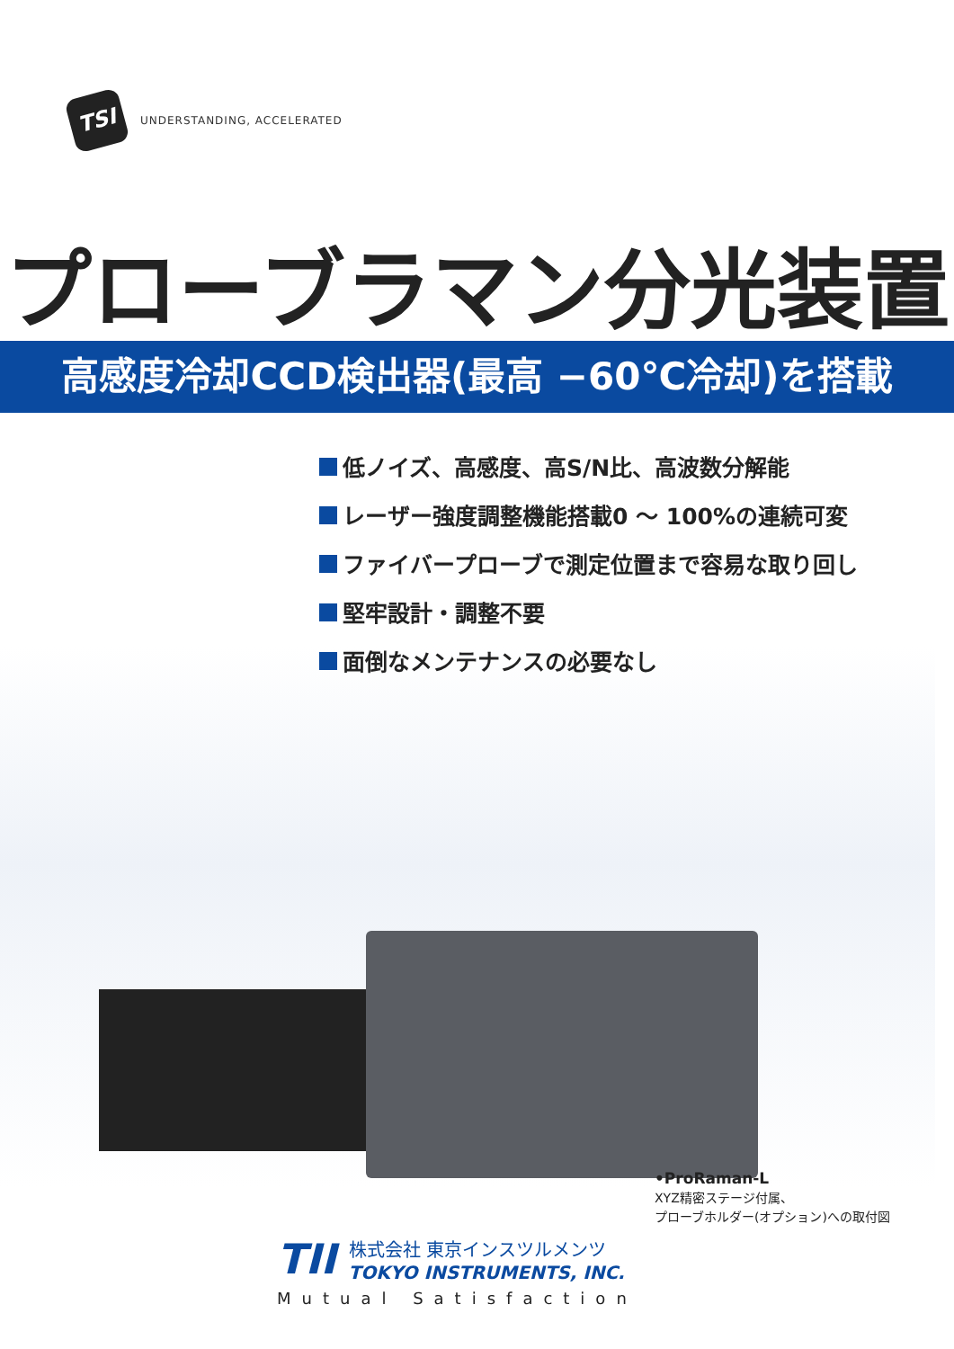TSI
UNDERSTANDING, ACCELERATED
プローブラマン分光装置
高感度冷却CCD検出器(最高 −60℃冷却)を搭載
低ノイズ、高感度、高S/N比、高波数分解能
レーザー強度調整機能搭載0 ～ 100%の連続可変
ファイバープローブで測定位置まで容易な取り回し
堅牢設計・調整不要
面倒なメンテナンスの必要なし
•ProRaman-L
XYZ精密ステージ付属、
プローブホルダー(オプション)への取付図
TII
株式会社 東京インスツルメンツ
TOKYO INSTRUMENTS, INC.
Mutual Satisfaction